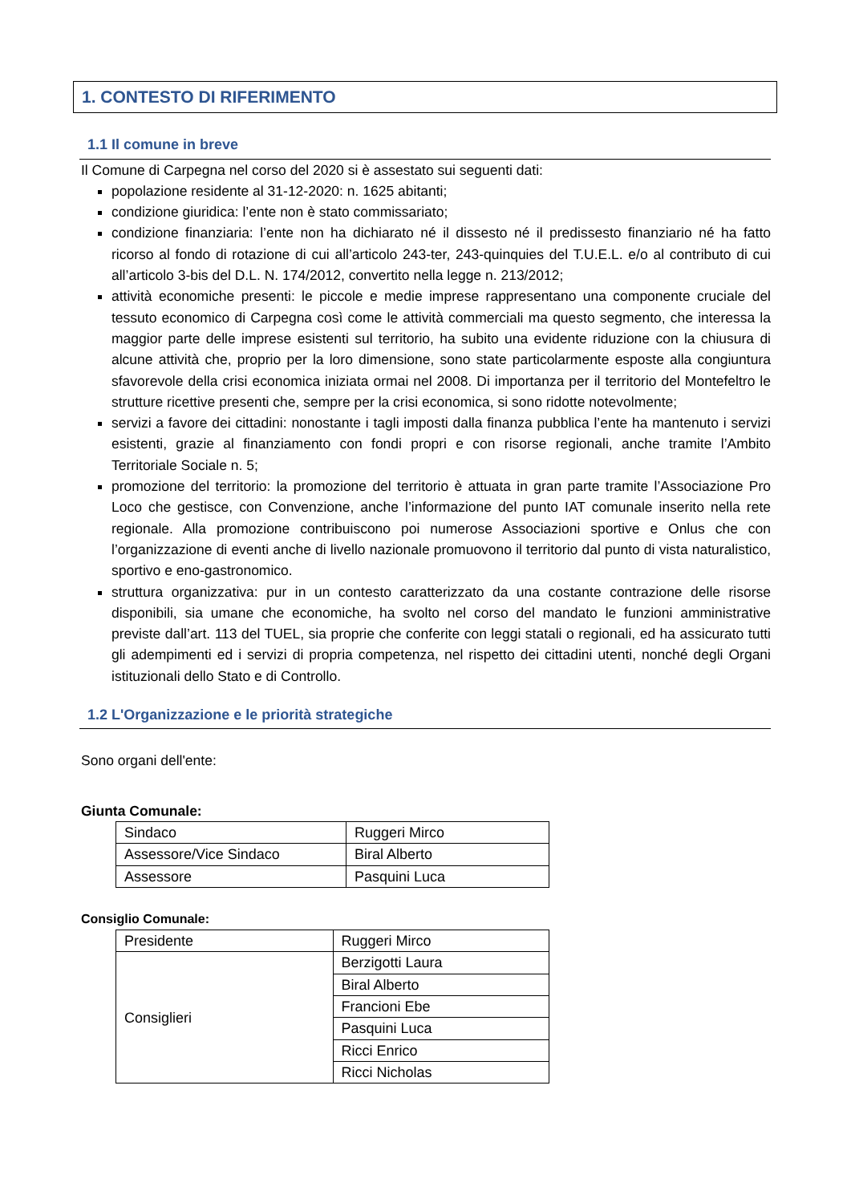1. CONTESTO DI RIFERIMENTO
1.1 Il comune in breve
Il Comune di Carpegna nel corso del 2020 si è assestato sui seguenti dati:
popolazione residente al 31-12-2020: n. 1625 abitanti;
condizione giuridica: l’ente non è stato commissariato;
condizione finanziaria: l’ente non ha dichiarato né il dissesto né il predissesto finanziario né ha fatto ricorso al fondo di rotazione di cui all’articolo 243-ter, 243-quinquies del T.U.E.L. e/o al contributo di cui all’articolo 3-bis del D.L. N. 174/2012, convertito nella legge n. 213/2012;
attività economiche presenti: le piccole e medie imprese rappresentano una componente cruciale del tessuto economico di Carpegna così come le attività commerciali ma questo segmento, che interessa la maggior parte delle imprese esistenti sul territorio, ha subito una evidente riduzione con la chiusura di alcune attività che, proprio per la loro dimensione, sono state particolarmente esposte alla congiuntura sfavorevole della crisi economica iniziata ormai nel 2008. Di importanza per il territorio del Montefeltro le strutture ricettive presenti che, sempre per la crisi economica, si sono ridotte notevolmente;
servizi a favore dei cittadini: nonostante i tagli imposti dalla finanza pubblica l’ente ha mantenuto i servizi esistenti, grazie al finanziamento con fondi propri e con risorse regionali, anche tramite l’Ambito Territoriale Sociale n. 5;
promozione del territorio: la promozione del territorio è attuata in gran parte tramite l’Associazione Pro Loco che gestisce, con Convenzione, anche l’informazione del punto IAT comunale inserito nella rete regionale. Alla promozione contribuiscono poi numerose Associazioni sportive e Onlus che con l’organizzazione di eventi anche di livello nazionale promuovono il territorio dal punto di vista naturalistico, sportivo e eno-gastronomico.
struttura organizzativa: pur in un contesto caratterizzato da una costante contrazione delle risorse disponibili, sia umane che economiche, ha svolto nel corso del mandato le funzioni amministrative previste dall’art. 113 del TUEL, sia proprie che conferite con leggi statali o regionali, ed ha assicurato tutti gli adempimenti ed i servizi di propria competenza, nel rispetto dei cittadini utenti, nonché degli Organi istituzionali dello Stato e di Controllo.
1.2 L'Organizzazione e le priorità strategiche
Sono organi dell'ente:
Giunta Comunale:
| Sindaco | Ruggeri Mirco |
| Assessore/Vice Sindaco | Biral Alberto |
| Assessore | Pasquini Luca |
Consiglio Comunale:
| Presidente | Ruggeri Mirco |
| Consiglieri | Berzigotti Laura |
| | Biral Alberto |
| | Francioni Ebe |
| | Pasquini Luca |
| | Ricci Enrico |
| | Ricci Nicholas |